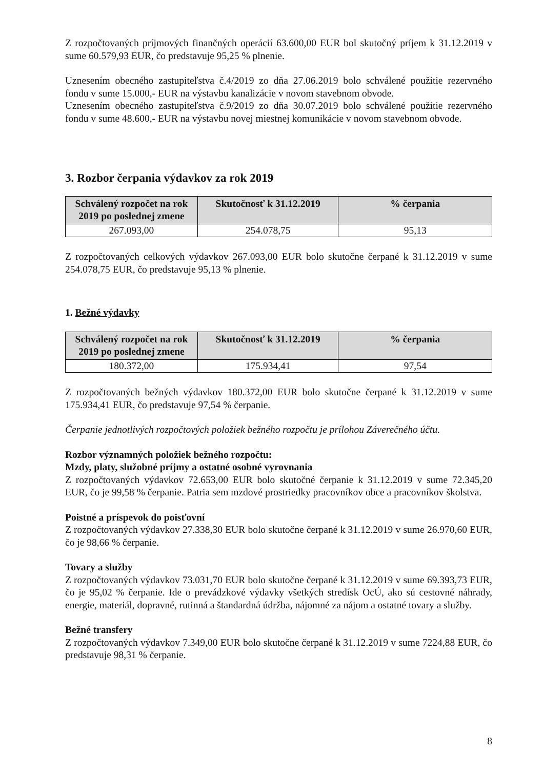Z rozpočtovaných príjmových finančných operácií 63.600,00 EUR bol skutočný príjem k 31.12.2019 v sume 60.579,93 EUR, čo predstavuje 95,25 % plnenie.
Uznesením obecného zastupiteľstva č.4/2019 zo dňa 27.06.2019 bolo schválené použitie rezervného fondu v sume 15.000,- EUR na výstavbu kanalizácie v novom stavebnom obvode.
Uznesením obecného zastupiteľstva č.9/2019 zo dňa 30.07.2019 bolo schválené použitie rezervného fondu v sume 48.600,- EUR na výstavbu novej miestnej komunikácie v novom stavebnom obvode.
3. Rozbor čerpania výdavkov za rok 2019
| Schválený rozpočet na rok 2019 po poslednej zmene | Skutočnosť k 31.12.2019 | % čerpania |
| --- | --- | --- |
| 267.093,00 | 254.078,75 | 95,13 |
Z rozpočtovaných celkových výdavkov 267.093,00 EUR bolo skutočne čerpané k 31.12.2019 v sume 254.078,75 EUR, čo predstavuje 95,13 % plnenie.
1. Bežné výdavky
| Schválený rozpočet na rok 2019 po poslednej zmene | Skutočnosť k 31.12.2019 | % čerpania |
| --- | --- | --- |
| 180.372,00 | 175.934,41 | 97,54 |
Z rozpočtovaných bežných výdavkov 180.372,00 EUR bolo skutočne čerpané k 31.12.2019 v sume 175.934,41 EUR, čo predstavuje 97,54 % čerpanie.
Čerpanie jednotlivých rozpočtových položiek bežného rozpočtu je prílohou Záverečného účtu.
Rozbor významných položiek bežného rozpočtu:
Mzdy, platy, služobné príjmy a ostatné osobné vyrovnania
Z rozpočtovaných výdavkov 72.653,00 EUR bolo skutočné čerpanie k 31.12.2019 v sume 72.345,20 EUR, čo je 99,58 % čerpanie. Patria sem mzdové prostriedky pracovníkov obce a pracovníkov školstva.
Poistné a príspevok do poisťovní
Z rozpočtovaných výdavkov 27.338,30 EUR bolo skutočne čerpané k 31.12.2019 v sume 26.970,60 EUR, čo je 98,66 % čerpanie.
Tovary a služby
Z rozpočtovaných výdavkov 73.031,70 EUR bolo skutočne čerpané k 31.12.2019 v sume 69.393,73 EUR, čo je 95,02 % čerpanie. Ide o prevádzkové výdavky všetkých stredísk OcÚ, ako sú cestovné náhrady, energie, materiál, dopravné, rutinná a štandardná údržba, nájomné za nájom a ostatné tovary a služby.
Bežné transfery
Z rozpočtovaných výdavkov 7.349,00 EUR bolo skutočne čerpané k 31.12.2019 v sume 7224,88 EUR, čo predstavuje 98,31 % čerpanie.
8